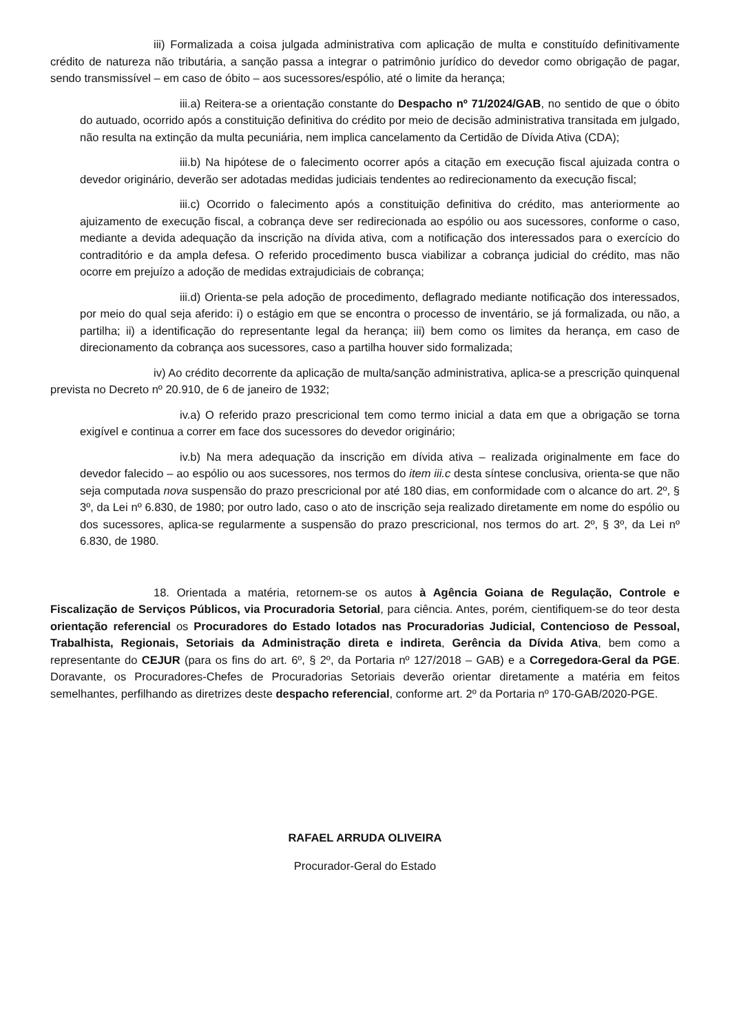iii) Formalizada a coisa julgada administrativa com aplicação de multa e constituído definitivamente crédito de natureza não tributária, a sanção passa a integrar o patrimônio jurídico do devedor como obrigação de pagar, sendo transmissível – em caso de óbito – aos sucessores/espólio, até o limite da herança;
iii.a) Reitera-se a orientação constante do Despacho nº 71/2024/GAB, no sentido de que o óbito do autuado, ocorrido após a constituição definitiva do crédito por meio de decisão administrativa transitada em julgado, não resulta na extinção da multa pecuniária, nem implica cancelamento da Certidão de Dívida Ativa (CDA);
iii.b) Na hipótese de o falecimento ocorrer após a citação em execução fiscal ajuizada contra o devedor originário, deverão ser adotadas medidas judiciais tendentes ao redirecionamento da execução fiscal;
iii.c) Ocorrido o falecimento após a constituição definitiva do crédito, mas anteriormente ao ajuizamento de execução fiscal, a cobrança deve ser redirecionada ao espólio ou aos sucessores, conforme o caso, mediante a devida adequação da inscrição na dívida ativa, com a notificação dos interessados para o exercício do contraditório e da ampla defesa. O referido procedimento busca viabilizar a cobrança judicial do crédito, mas não ocorre em prejuízo a adoção de medidas extrajudiciais de cobrança;
iii.d) Orienta-se pela adoção de procedimento, deflagrado mediante notificação dos interessados, por meio do qual seja aferido: i) o estágio em que se encontra o processo de inventário, se já formalizada, ou não, a partilha; ii) a identificação do representante legal da herança; iii) bem como os limites da herança, em caso de direcionamento da cobrança aos sucessores, caso a partilha houver sido formalizada;
iv) Ao crédito decorrente da aplicação de multa/sanção administrativa, aplica-se a prescrição quinquenal prevista no Decreto nº 20.910, de 6 de janeiro de 1932;
iv.a) O referido prazo prescricional tem como termo inicial a data em que a obrigação se torna exigível e continua a correr em face dos sucessores do devedor originário;
iv.b) Na mera adequação da inscrição em dívida ativa – realizada originalmente em face do devedor falecido – ao espólio ou aos sucessores, nos termos do item iii.c desta síntese conclusiva, orienta-se que não seja computada nova suspensão do prazo prescricional por até 180 dias, em conformidade com o alcance do art. 2º, § 3º, da Lei nº 6.830, de 1980; por outro lado, caso o ato de inscrição seja realizado diretamente em nome do espólio ou dos sucessores, aplica-se regularmente a suspensão do prazo prescricional, nos termos do art. 2º, § 3º, da Lei nº 6.830, de 1980.
18. Orientada a matéria, retornem-se os autos à Agência Goiana de Regulação, Controle e Fiscalização de Serviços Públicos, via Procuradoria Setorial, para ciência. Antes, porém, cientifiquem-se do teor desta orientação referencial os Procuradores do Estado lotados nas Procuradorias Judicial, Contencioso de Pessoal, Trabalhista, Regionais, Setoriais da Administração direta e indireta, Gerência da Dívida Ativa, bem como a representante do CEJUR (para os fins do art. 6º, § 2º, da Portaria nº 127/2018 – GAB) e a Corregedora-Geral da PGE. Doravante, os Procuradores-Chefes de Procuradorias Setoriais deverão orientar diretamente a matéria em feitos semelhantes, perfilhando as diretrizes deste despacho referencial, conforme art. 2º da Portaria nº 170-GAB/2020-PGE.
RAFAEL ARRUDA OLIVEIRA
Procurador-Geral do Estado